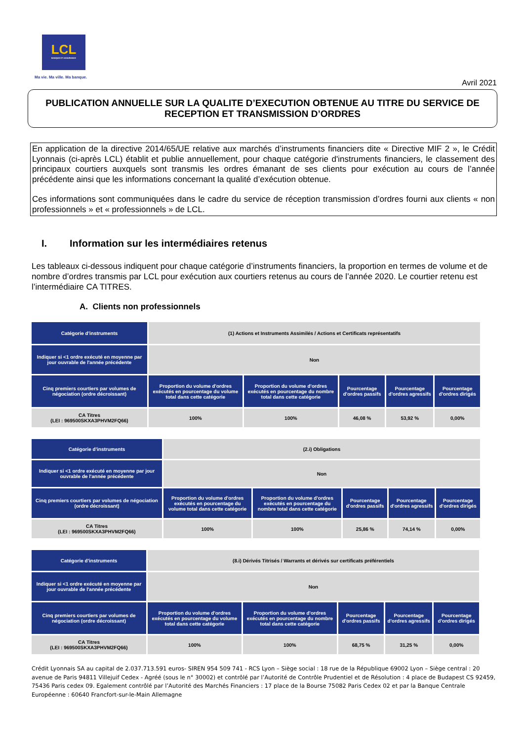LCL
BANQUE ET ASSURANCE
Ma vie. Ma ville. Ma banque.
Avril 2021
PUBLICATION ANNUELLE SUR LA QUALITE D’EXECUTION OBTENUE AU TITRE DU SERVICE DE RECEPTION ET TRANSMISSION D’ORDRES
En application de la directive 2014/65/UE relative aux marchés d’instruments financiers dite « Directive MIF 2 », le Crédit Lyonnais (ci-après LCL) établit et publie annuellement, pour chaque catégorie d'instruments financiers, le classement des principaux courtiers auxquels sont transmis les ordres émanant de ses clients pour exécution au cours de l’année précédente ainsi que les informations concernant la qualité d’exécution obtenue.
Ces informations sont communiquées dans le cadre du service de réception transmission d’ordres fourni aux clients « non professionnels » et « professionnels » de LCL.
I. Information sur les intermédiaires retenus
Les tableaux ci-dessous indiquent pour chaque catégorie d’instruments financiers, la proportion en termes de volume et de nombre d’ordres transmis par LCL pour exécution aux courtiers retenus au cours de l’année 2020. Le courtier retenu est l’intermédiaire CA TITRES.
A. Clients non professionnels
| Catégorie d'instruments | (1) Actions et Instruments Assimilés / Actions et Certificats représentatifs | | | | |
| Indiquer si <1 ordre exécuté en moyenne par jour ouvrable de l'année précédente | Non | | | | |
| Cinq premiers courtiers par volumes de négociation (ordre décroissant) | Proportion du volume d'ordres exécutés en pourcentage du volume total dans cette catégorie | Proportion du volume d'ordres exécutés en pourcentage du nombre total dans cette catégorie | Pourcentage d'ordres passifs | Pourcentage d'ordres agressifs | Pourcentage d'ordres dirigés |
| CA Titres (LEI : 969500SKXA3PHVM2FQ66) | 100% | 100% | 46,08 % | 53,92 % | 0,00% |
| Catégorie d'instruments | (2.i) Obligations | | | | |
| Indiquer si <1 ordre exécuté en moyenne par jour ouvrable de l'année précédente | Non | | | | |
| Cinq premiers courtiers par volumes de négociation (ordre décroissant) | Proportion du volume d'ordres exécutés en pourcentage du volume total dans cette catégorie | Proportion du volume d'ordres exécutés en pourcentage du nombre total dans cette catégorie | Pourcentage d'ordres passifs | Pourcentage d'ordres agressifs | Pourcentage d'ordres dirigés |
| CA Titres (LEI : 969500SKXA3PHVM2FQ66) | 100% | 100% | 25,86 % | 74,14 % | 0,00% |
| Catégorie d'instruments | (8.i) Dérivés Titrisés / Warrants et dérivés sur certificats préférentiels | | | | |
| Indiquer si <1 ordre exécuté en moyenne par jour ouvrable de l'année précédente | Non | | | | |
| Cinq premiers courtiers par volumes de négociation (ordre décroissant) | Proportion du volume d'ordres exécutés en pourcentage du volume total dans cette catégorie | Proportion du volume d'ordres exécutés en pourcentage du nombre total dans cette catégorie | Pourcentage d'ordres passifs | Pourcentage d'ordres agressifs | Pourcentage d'ordres dirigés |
| CA Titres (LEI : 969500SKXA3PHVM2FQ66) | 100% | 100% | 68,75 % | 31,25 % | 0,00% |
Crédit Lyonnais SA au capital de 2.037.713.591 euros- SIREN 954 509 741 - RCS Lyon – Siège social : 18 rue de la République 69002 Lyon – Siège central : 20 avenue de Paris 94811 Villejuif Cedex - Agréé (sous le n° 30002) et contrôlé par l’Autorité de Contrôle Prudentiel et de Résolution : 4 place de Budapest CS 92459, 75436 Paris cedex 09. Egalement contrôlé par l’Autorité des Marchés Financiers : 17 place de la Bourse 75082 Paris Cedex 02 et par la Banque Centrale Européenne : 60640 Francfort-sur-le-Main Allemagne